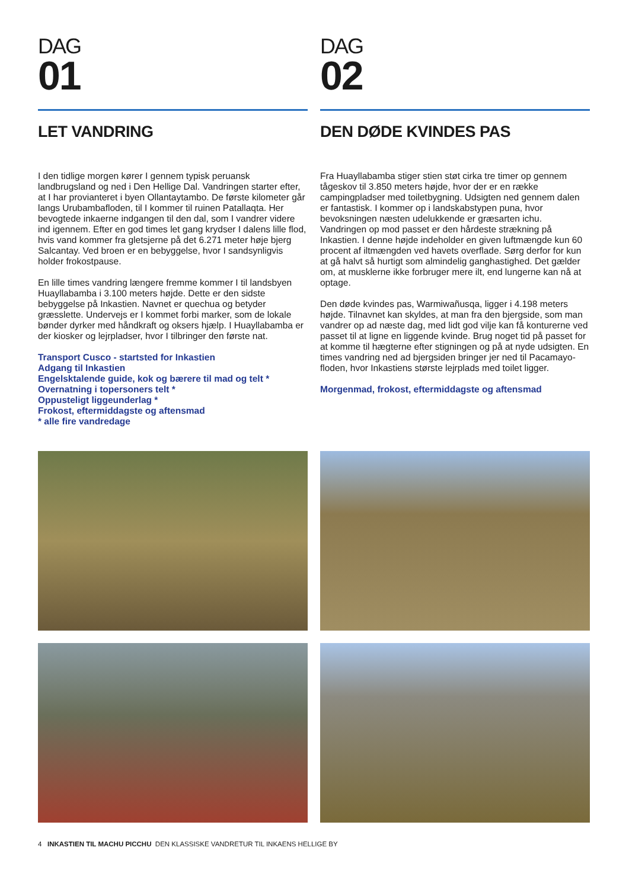DAG
01
LET VANDRING
I den tidlige morgen kører I gennem typisk peruansk landbrugsland og ned i Den Hellige Dal. Vandringen starter efter, at I har provianteret i byen Ollantaytambo. De første kilometer går langs Urubambafloden, til I kommer til ruinen Patallaqta. Her bevogtede inkaerne indgangen til den dal, som I vandrer videre ind igennem. Efter en god times let gang krydser I dalens lille flod, hvis vand kommer fra gletsjerne på det 6.271 meter høje bjerg Salcantay. Ved broen er en bebyggelse, hvor I sandsynligvis holder frokostpause.
En lille times vandring længere fremme kommer I til landsbyen Huayllabamba i 3.100 meters højde. Dette er den sidste bebyggelse på Inkastien. Navnet er quechua og betyder græsslette. Undervejs er I kommet forbi marker, som de lokale bønder dyrker med håndkraft og oksers hjælp. I Huayllabamba er der kiosker og lejrpladser, hvor I tilbringer den første nat.
Transport Cusco - startsted for Inkastien
Adgang til Inkastien
Engelsktalende guide, kok og bærere til mad og telt *
Overnatning i topersoners telt *
Oppusteligt liggeunderlag *
Frokost, eftermiddagste og aftensmad
* alle fire vandredage
DAG
02
DEN DØDE KVINDES PAS
Fra Huayllabamba stiger stien støt cirka tre timer op gennem tågeskov til 3.850 meters højde, hvor der er en række campingpladser med toiletbygning. Udsigten ned gennem dalen er fantastisk. I kommer op i landskabstypen puna, hvor bevoksningen næsten udelukkende er græsarten ichu. Vandringen op mod passet er den hårdeste strækning på Inkastien. I denne højde indeholder en given luftmængde kun 60 procent af iltmængden ved havets overflade. Sørg derfor for kun at gå halvt så hurtigt som almindelig ganghastighed. Det gælder om, at musklerne ikke forbruger mere ilt, end lungerne kan nå at optage.
Den døde kvindes pas, Warmiwañusqa, ligger i 4.198 meters højde. Tilnavnet kan skyldes, at man fra den bjergside, som man vandrer op ad næste dag, med lidt god vilje kan få konturerne ved passet til at ligne en liggende kvinde. Brug noget tid på passet for at komme til hægterne efter stigningen og på at nyde udsigten. En times vandring ned ad bjergsiden bringer jer ned til Pacamayo-floden, hvor Inkastiens største lejrplads med toilet ligger.
Morgenmad, frokost, eftermiddagste og aftensmad
4 INKASTIEN TIL MACHU PICCHU DEN KLASSISKE VANDRETUR TIL INKAENS HELLIGE BY